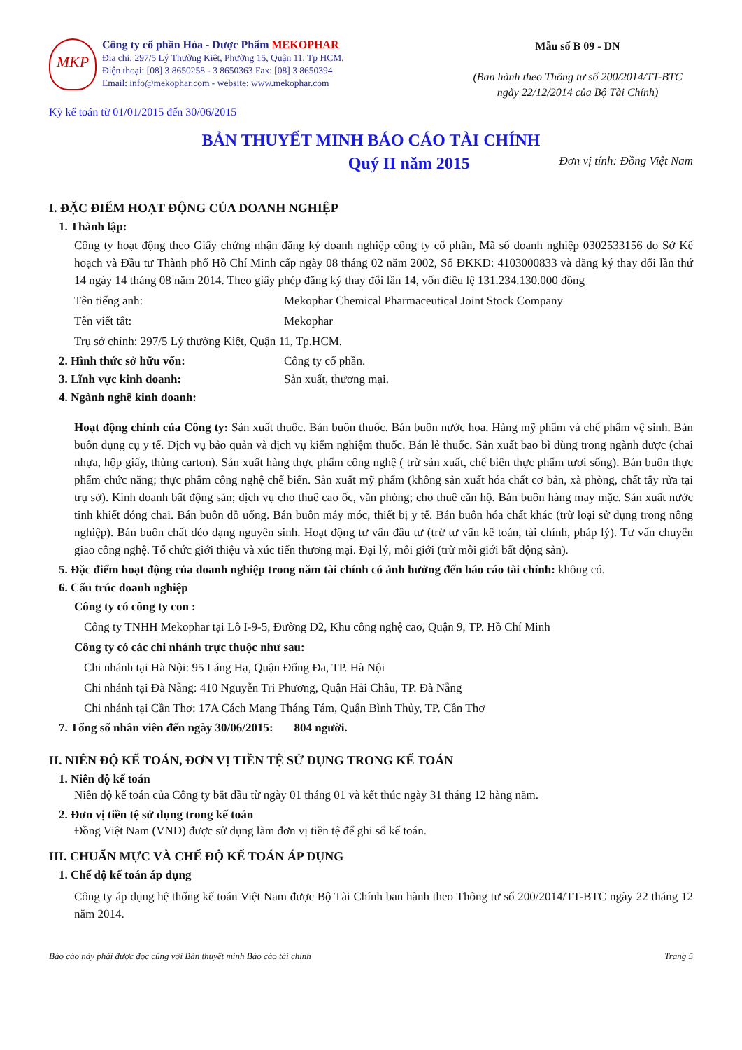MKP
Công ty cổ phần Hóa - Dược Phẩm MEKOPHAR
Địa chỉ: 297/5 Lý Thường Kiệt, Phường 15, Quận 11, Tp HCM.
Điện thoại: [08] 3 8650258 - 3 8650363 Fax: [08] 3 8650394
Email: info@mekophar.com - website: www.mekophar.com
Mẫu số B 09 - DN
(Ban hành theo Thông tư số 200/2014/TT-BTC ngày 22/12/2014 của Bộ Tài Chính)
Kỳ kế toán từ 01/01/2015 đến 30/06/2015
BẢN THUYẾT MINH BÁO CÁO TÀI CHÍNH
Quý II năm 2015 Đơn vị tính: Đồng Việt Nam
I. ĐẶC ĐIỂM HOẠT ĐỘNG CỦA DOANH NGHIỆP
1. Thành lập:
Công ty hoạt động theo Giấy chứng nhận đăng ký doanh nghiệp công ty cổ phần, Mã số doanh nghiệp 0302533156 do Sở Kế hoạch và Đầu tư Thành phố Hồ Chí Minh cấp ngày 08 tháng 02 năm 2002, Số ĐKKD: 4103000833 và đăng ký thay đổi lần thứ 14 ngày 14 tháng 08 năm 2014. Theo giấy phép đăng ký thay đổi lần 14, vốn điều lệ 131.234.130.000 đồng
Tên tiếng anh: Mekophar Chemical Pharmaceutical Joint Stock Company
Tên viết tắt: Mekophar
Trụ sở chính: 297/5 Lý thường Kiệt, Quận 11, Tp.HCM.
2. Hình thức sở hữu vốn: Công ty cổ phần.
3. Lĩnh vực kinh doanh: Sản xuất, thương mại.
4. Ngành nghề kinh doanh:
Hoạt động chính của Công ty: Sản xuất thuốc. Bán buôn thuốc. Bán buôn nước hoa. Hàng mỹ phẩm và chế phẩm vệ sinh. Bán buôn dụng cụ y tế. Dịch vụ bảo quản và dịch vụ kiểm nghiệm thuốc. Bán lẻ thuốc. Sản xuất bao bì dùng trong ngành dược (chai nhựa, hộp giấy, thùng carton). Sản xuất hàng thực phẩm công nghệ ( trừ sản xuất, chế biến thực phẩm tươi sống). Bán buôn thực phẩm chức năng; thực phẩm công nghệ chế biến. Sản xuất mỹ phẩm (không sản xuất hóa chất cơ bản, xà phòng, chất tẩy rửa tại trụ sở). Kinh doanh bất động sản; dịch vụ cho thuê cao ốc, văn phòng; cho thuê căn hộ. Bán buôn hàng may mặc. Sản xuất nước tinh khiết đóng chai. Bán buôn đồ uống. Bán buôn máy móc, thiết bị y tế. Bán buôn hóa chất khác (trừ loại sử dụng trong nông nghiệp). Bán buôn chất dẻo dạng nguyên sinh. Hoạt động tư vấn đầu tư (trừ tư vấn kế toán, tài chính, pháp lý). Tư vấn chuyển giao công nghệ. Tổ chức giới thiệu và xúc tiến thương mại. Đại lý, môi giới (trừ môi giới bất động sản).
5. Đặc điểm hoạt động của doanh nghiệp trong năm tài chính có ảnh hưởng đến báo cáo tài chính: không có.
6. Cấu trúc doanh nghiệp
Công ty có công ty con :
Công ty TNHH Mekophar tại Lô I-9-5, Đường D2, Khu công nghệ cao, Quận 9, TP. Hồ Chí Minh
Công ty có các chi nhánh trực thuộc như sau:
Chi nhánh tại Hà Nội: 95 Láng Hạ, Quận Đống Đa, TP. Hà Nội
Chi nhánh tại Đà Nẵng: 410 Nguyễn Tri Phương, Quận Hải Châu, TP. Đà Nẵng
Chi nhánh tại Cần Thơ: 17A Cách Mạng Tháng Tám, Quận Bình Thủy, TP. Cần Thơ
7. Tổng số nhân viên đến ngày 30/06/2015: 804 người.
II. NIÊN ĐỘ KẾ TOÁN, ĐƠN VỊ TIỀN TỆ SỬ DỤNG TRONG KẾ TOÁN
1. Niên độ kế toán
Niên độ kế toán của Công ty bắt đầu từ ngày 01 tháng 01 và kết thúc ngày 31 tháng 12 hàng năm.
2. Đơn vị tiền tệ sử dụng trong kế toán
Đồng Việt Nam (VND) được sử dụng làm đơn vị tiền tệ để ghi sổ kế toán.
III. CHUẨN MỰC VÀ CHẾ ĐỘ KẾ TOÁN ÁP DỤNG
1. Chế độ kế toán áp dụng
Công ty áp dụng hệ thống kế toán Việt Nam được Bộ Tài Chính ban hành theo Thông tư số 200/2014/TT-BTC ngày 22 tháng 12 năm 2014.
Báo cáo này phải được đọc cùng với Bản thuyết minh Báo cáo tài chính Trang 5